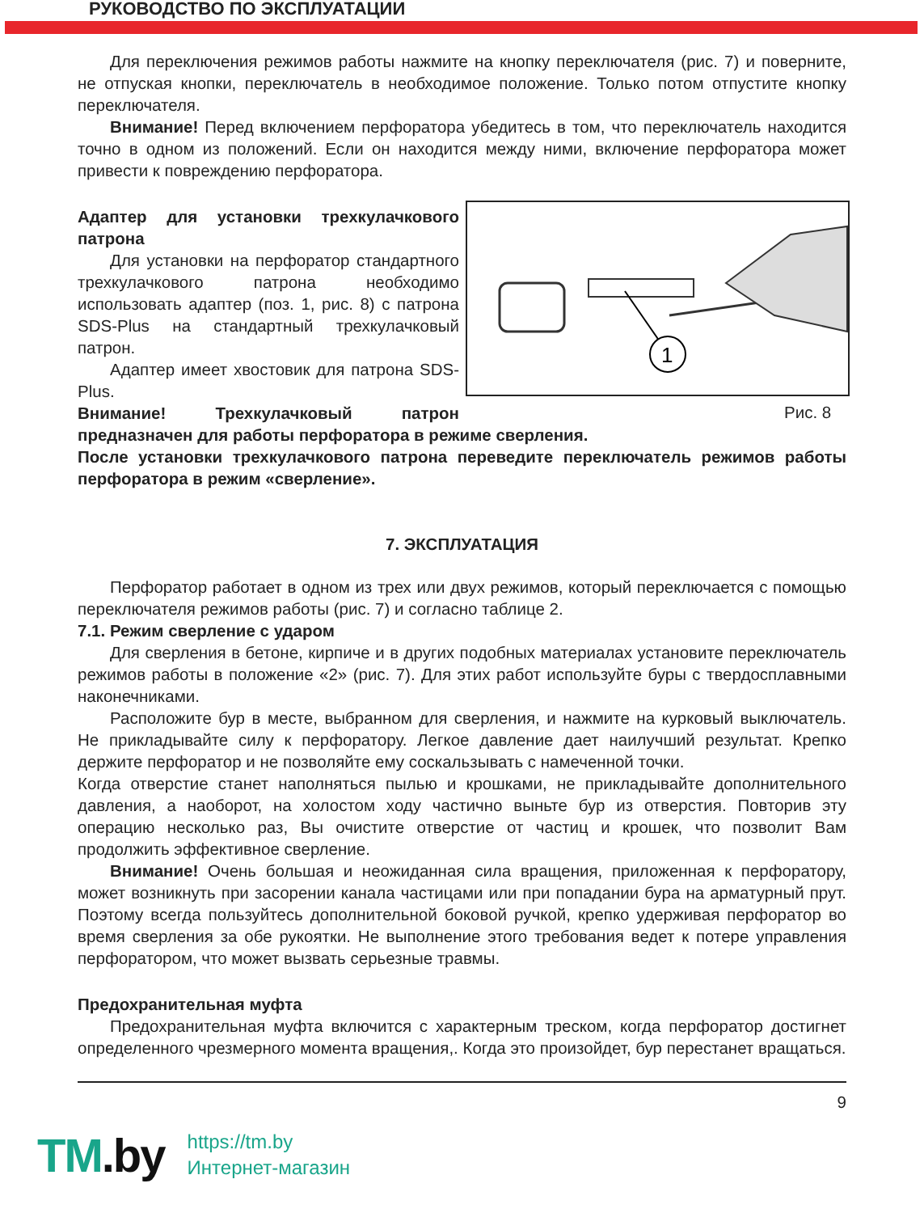РУКОВОДСТВО ПО ЭКСПЛУАТАЦИИ
Для переключения режимов работы нажмите на кнопку переключателя (рис. 7) и поверните, не отпуская кнопки, переключатель в необходимое положение. Только потом отпустите кнопку переключателя.
Внимание! Перед включением перфоратора убедитесь в том, что переключатель находится точно в одном из положений. Если он находится между ними, включение перфоратора может привести к повреждению перфоратора.
1
Рис. 8
Адаптер для установки трехкулачкового патрона
Для установки на перфоратор стандартного трехкулачкового патрона необходимо использовать адаптер (поз. 1, рис. 8) с патрона SDS-Plus на стандартный трехкулачковый патрон.
Адаптер имеет хвостовик для патрона SDS-Plus.
Внимание! Трехкулачковый патрон предназначен для работы перфоратора в режиме сверления.
После установки трехкулачкового патрона переведите переключатель режимов работы перфоратора в режим «сверление».
7. ЭКСПЛУАТАЦИЯ
Перфоратор работает в одном из трех или двух режимов, который переключается с помощью переключателя режимов работы (рис. 7) и согласно таблице 2.
7.1. Режим сверление с ударом
Для сверления в бетоне, кирпиче и в других подобных материалах установите переключатель режимов работы в положение «2» (рис. 7). Для этих работ используйте буры с твердосплавными наконечниками.
Расположите бур в месте, выбранном для сверления, и нажмите на курковый выключатель. Не прикладывайте силу к перфоратору. Легкое давление дает наилучший результат. Крепко держите перфоратор и не позволяйте ему соскальзывать с намеченной точки.
Когда отверстие станет наполняться пылью и крошками, не прикладывайте дополнительного давления, а наоборот, на холостом ходу частично выньте бур из отверстия. Повторив эту операцию несколько раз, Вы очистите отверстие от частиц и крошек, что позволит Вам продолжить эффективное сверление.
Внимание! Очень большая и неожиданная сила вращения, приложенная к перфоратору, может возникнуть при засорении канала частицами или при попадании бура на арматурный прут. Поэтому всегда пользуйтесь дополнительной боковой ручкой, крепко удерживая перфоратор во время сверления за обе рукоятки. Не выполнение этого требования ведет к потере управления перфоратором, что может вызвать серьезные травмы.
Предохранительная муфта
Предохранительная муфта включится с характерным треском, когда перфоратор достигнет определенного чрезмерного момента вращения,. Когда это произойдет, бур перестанет вращаться.
9
TM.by
https://tm.by
Интернет-магазин